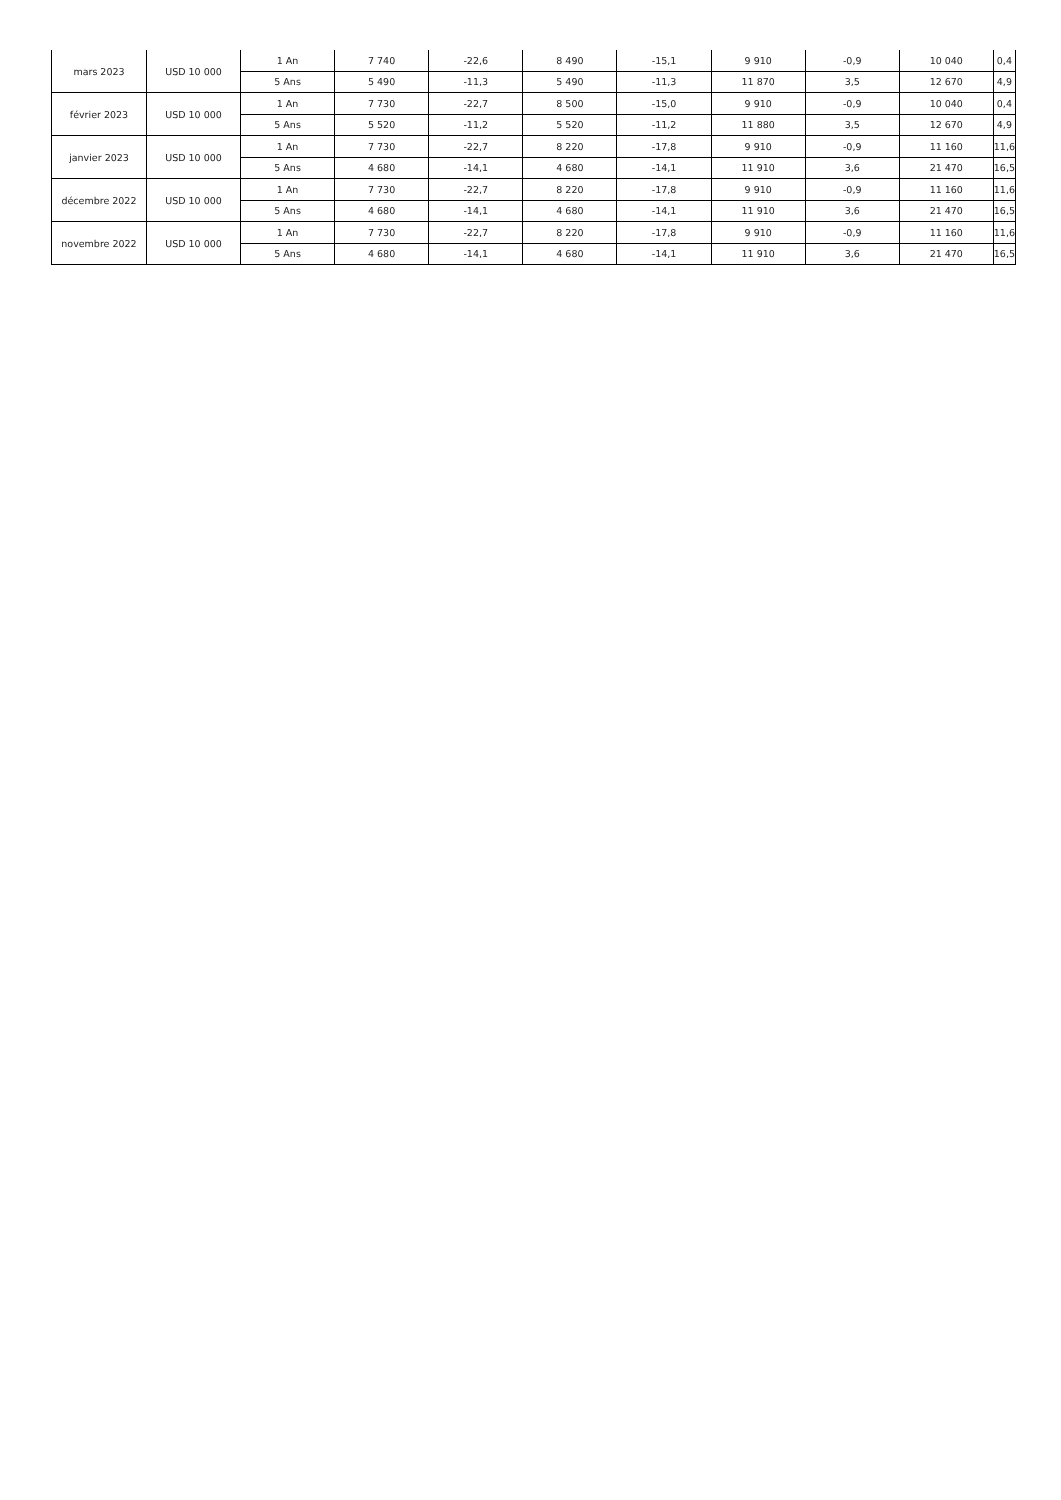| mars 2023 | USD 10 000 | 1 An | 7 740 | -22,6 | 8 490 | -15,1 | 9 910 | -0,9 | 10 040 | 0,4 |
| | | 5 Ans | 5 490 | -11,3 | 5 490 | -11,3 | 11 870 | 3,5 | 12 670 | 4,9 |
| février 2023 | USD 10 000 | 1 An | 7 730 | -22,7 | 8 500 | -15,0 | 9 910 | -0,9 | 10 040 | 0,4 |
| | | 5 Ans | 5 520 | -11,2 | 5 520 | -11,2 | 11 880 | 3,5 | 12 670 | 4,9 |
| janvier 2023 | USD 10 000 | 1 An | 7 730 | -22,7 | 8 220 | -17,8 | 9 910 | -0,9 | 11 160 | 11,6 |
| | | 5 Ans | 4 680 | -14,1 | 4 680 | -14,1 | 11 910 | 3,6 | 21 470 | 16,5 |
| décembre 2022 | USD 10 000 | 1 An | 7 730 | -22,7 | 8 220 | -17,8 | 9 910 | -0,9 | 11 160 | 11,6 |
| | | 5 Ans | 4 680 | -14,1 | 4 680 | -14,1 | 11 910 | 3,6 | 21 470 | 16,5 |
| novembre 2022 | USD 10 000 | 1 An | 7 730 | -22,7 | 8 220 | -17,8 | 9 910 | -0,9 | 11 160 | 11,6 |
| | | 5 Ans | 4 680 | -14,1 | 4 680 | -14,1 | 11 910 | 3,6 | 21 470 | 16,5 |